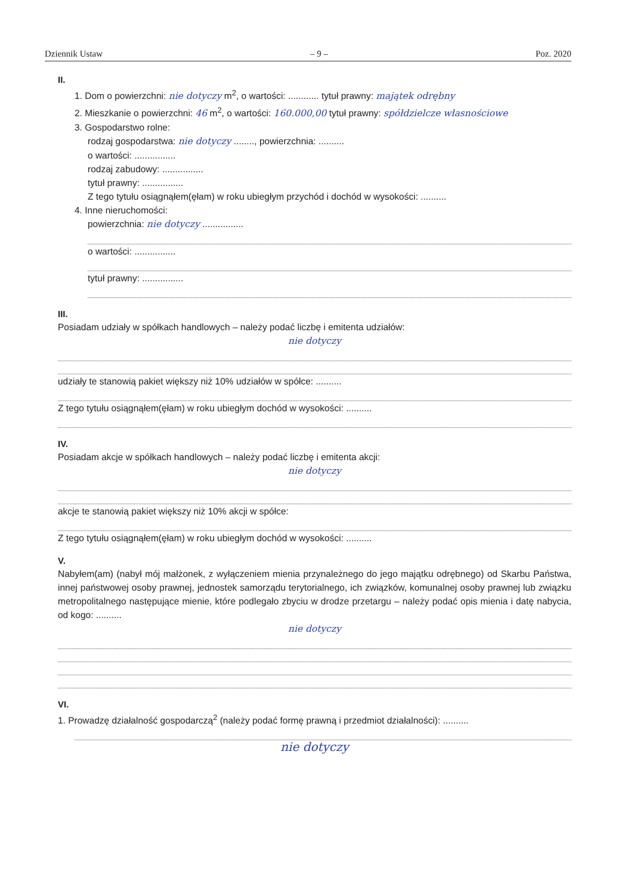Dziennik Ustaw – 9 – Poz. 2020
II.
1. Dom o powierzchni: nie dotyczy m<sup>2</sup>, o wartości: ............ tytuł prawny: majątek odrębny
2. Mieszkanie o powierzchni: 46 m<sup>2</sup>, o wartości: 160.000,00 tytuł prawny: spółdzielcze własnościowe
3. Gospodarstwo rolne:
rodzaj gospodarstwa: nie dotyczy ........, powierzchnia: ..........
o wartości: ................
rodzaj zabudowy: ................
tytuł prawny: ................
Z tego tytułu osiągnąłem(ęłam) w roku ubiegłym przychód i dochód w wysokości: ..........
4. Inne nieruchomości:
powierzchnia: nie dotyczy ................
o wartości: ................
tytuł prawny: ................
III.
Posiadam udziały w spółkach handlowych – należy podać liczbę i emitenta udziałów:
nie dotyczy
udziały te stanowią pakiet większy niż 10% udziałów w spółce: ..........
Z tego tytułu osiągnąłem(ęłam) w roku ubiegłym dochód w wysokości: ..........
IV.
Posiadam akcje w spółkach handlowych – należy podać liczbę i emitenta akcji:
nie dotyczy
akcje te stanowią pakiet większy niż 10% akcji w spółce:
Z tego tytułu osiągnąłem(ęłam) w roku ubiegłym dochód w wysokości: ..........
V.
Nabyłem(am) (nabył mój małżonek, z wyłączeniem mienia przynależnego do jego majątku odrębnego) od Skarbu Państwa, innej państwowej osoby prawnej, jednostek samorządu terytorialnego, ich związków, komunalnej osoby prawnej lub związku metropolitalnego następujące mienie, które podlegało zbyciu w drodze przetargu – należy podać opis mienia i datę nabycia, od kogo: ..........
nie dotyczy
VI.
1. Prowadzę działalność gospodarczą<sup>2</sup> (należy podać formę prawną i przedmiot działalności): ..........
nie dotyczy